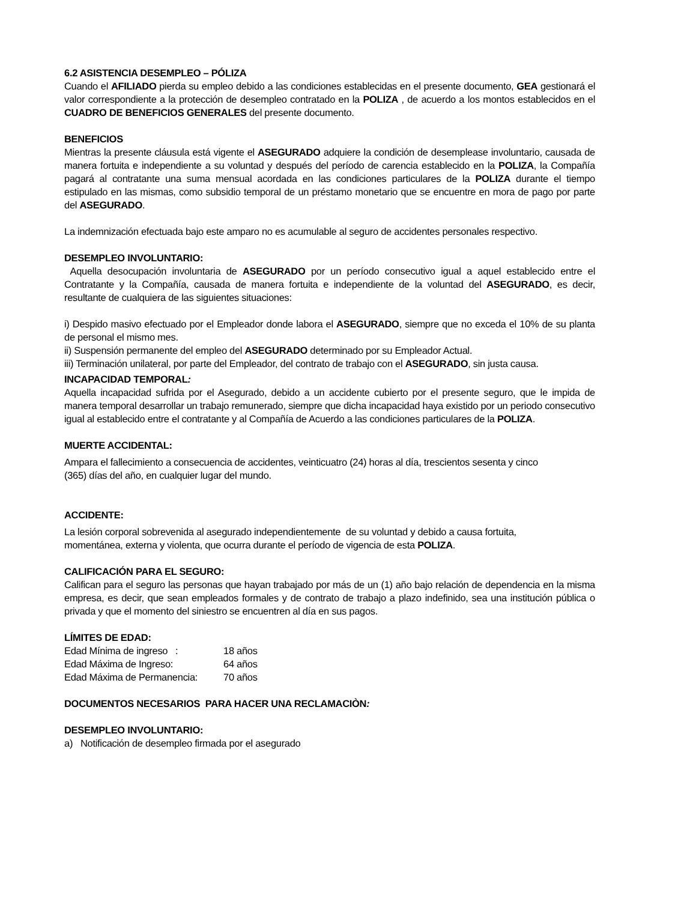6.2 ASISTENCIA DESEMPLEO – PÓLIZA
Cuando el AFILIADO pierda su empleo debido a las condiciones establecidas en el presente documento, GEA gestionará el valor correspondiente a la protección de desempleo contratado en la POLIZA , de acuerdo a los montos establecidos en el CUADRO DE BENEFICIOS GENERALES del presente documento.
BENEFICIOS
Mientras la presente cláusula está vigente el ASEGURADO adquiere la condición de desemplease involuntario, causada de manera fortuita e independiente a su voluntad y después del período de carencia establecido en la POLIZA, la Compañía pagará al contratante una suma mensual acordada en las condiciones particulares de la POLIZA durante el tiempo estipulado en las mismas, como subsidio temporal de un préstamo monetario que se encuentre en mora de pago por parte del ASEGURADO.
La indemnización efectuada bajo este amparo no es acumulable al seguro de accidentes personales respectivo.
DESEMPLEO INVOLUNTARIO:
Aquella desocupación involuntaria de ASEGURADO por un período consecutivo igual a aquel establecido entre el Contratante y la Compañía, causada de manera fortuita e independiente de la voluntad del ASEGURADO, es decir, resultante de cualquiera de las siguientes situaciones:
i) Despido masivo efectuado por el Empleador donde labora el ASEGURADO, siempre que no exceda el 10% de su planta de personal el mismo mes.
ii) Suspensión permanente del empleo del ASEGURADO determinado por su Empleador Actual.
iii) Terminación unilateral, por parte del Empleador, del contrato de trabajo con el ASEGURADO, sin justa causa.
INCAPACIDAD TEMPORAL:
Aquella incapacidad sufrida por el Asegurado, debido a un accidente cubierto por el presente seguro, que le impida de manera temporal desarrollar un trabajo remunerado, siempre que dicha incapacidad haya existido por un periodo consecutivo igual al establecido entre el contratante y al Compañía de Acuerdo a las condiciones particulares de la POLIZA.
MUERTE ACCIDENTAL:
Ampara el fallecimiento a consecuencia de accidentes, veinticuatro (24) horas al día, trescientos sesenta y cinco
(365) días del año, en cualquier lugar del mundo.
ACCIDENTE:
La lesión corporal sobrevenida al asegurado independientemente de su voluntad y debido a causa fortuita,
momentánea, externa y violenta, que ocurra durante el período de vigencia de esta POLIZA.
CALIFICACIÓN PARA EL SEGURO:
Califican para el seguro las personas que hayan trabajado por más de un (1) año bajo relación de dependencia en la misma empresa, es decir, que sean empleados formales y de contrato de trabajo a plazo indefinido, sea una institución pública o privada y que el momento del siniestro se encuentren al día en sus pagos.
LÍMITES DE EDAD:
| Edad Mínima de ingreso : | 18 años |
| Edad Máxima de Ingreso: | 64 años |
| Edad Máxima de Permanencia: | 70 años |
DOCUMENTOS NECESARIOS PARA HACER UNA RECLAMACIÒN:
DESEMPLEO INVOLUNTARIO:
a) Notificación de desempleo firmada por el asegurado